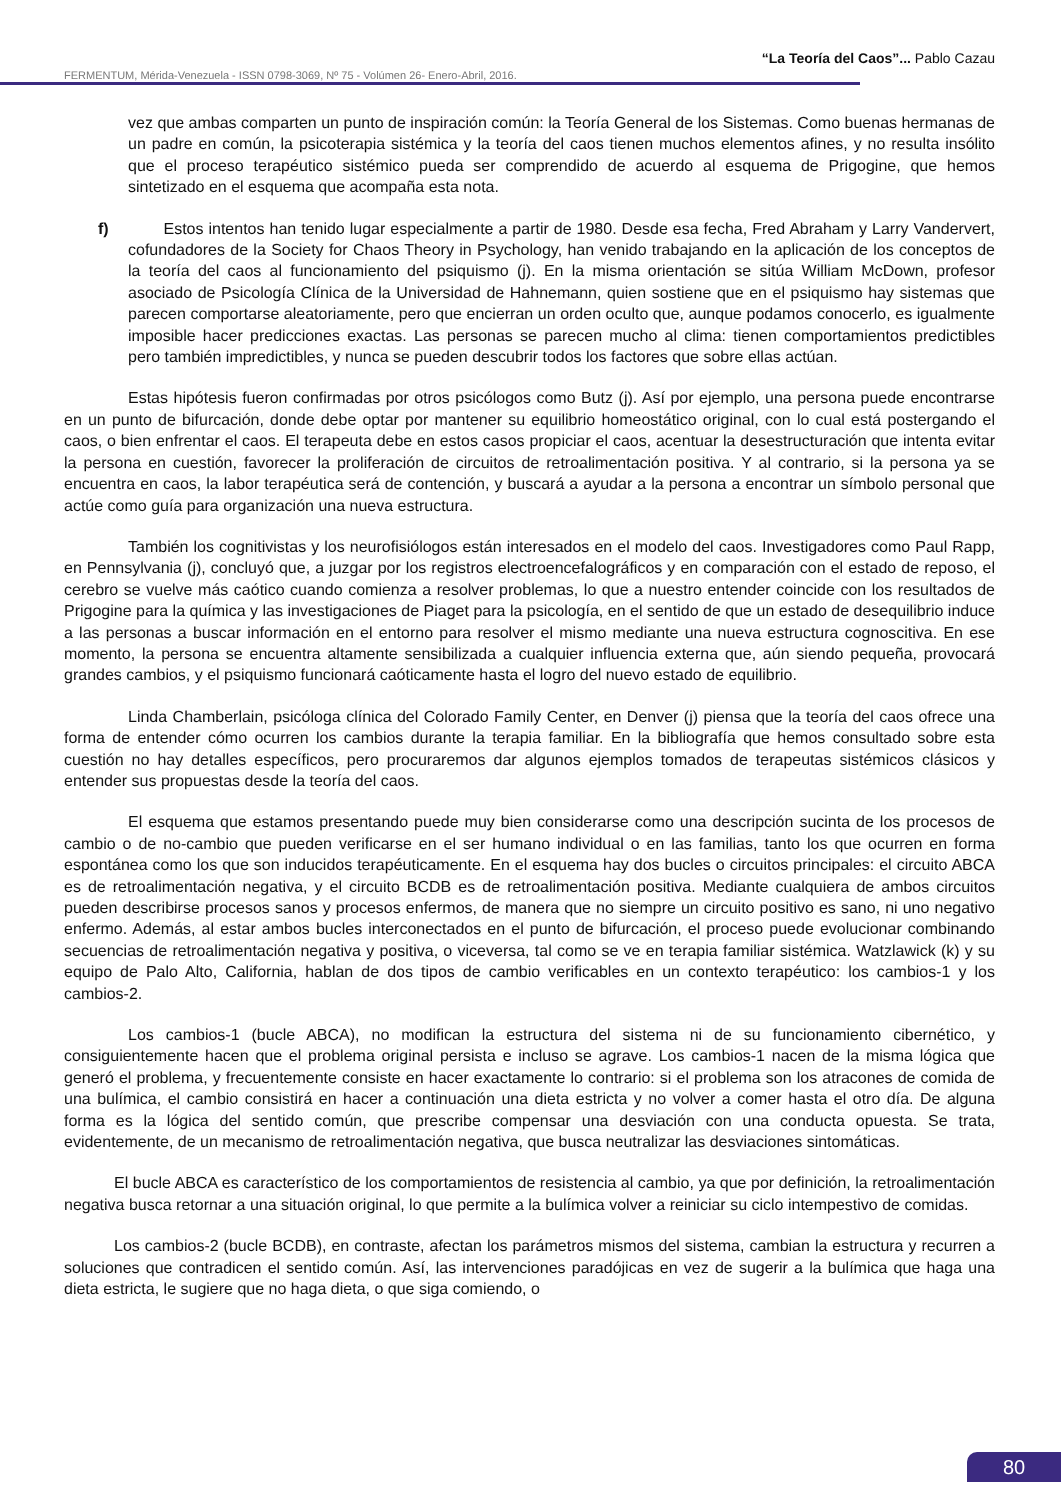“La Teoría del Caos”... Pablo Cazau
FERMENTUM, Mérida-Venezuela - ISSN 0798-3069, Nº 75 - Volúmen 26- Enero-Abril, 2016.
vez que ambas comparten un punto de inspiración común: la Teoría General de los Sistemas. Como buenas hermanas de un padre en común, la psicoterapia sistémica y la teoría del caos tienen muchos elementos afines, y no resulta insólito que el proceso terapéutico sistémico pueda ser comprendido de acuerdo al esquema de Prigogine, que hemos sintetizado en el esquema que acompaña esta nota.
f) Estos intentos han tenido lugar especialmente a partir de 1980. Desde esa fecha, Fred Abraham y Larry Vandervert, cofundadores de la Society for Chaos Theory in Psychology, han venido trabajando en la aplicación de los conceptos de la teoría del caos al funcionamiento del psiquismo (j). En la misma orientación se sitúa William McDown, profesor asociado de Psicología Clínica de la Universidad de Hahnemann, quien sostiene que en el psiquismo hay sistemas que parecen comportarse aleatoriamente, pero que encierran un orden oculto que, aunque podamos conocerlo, es igualmente imposible hacer predicciones exactas. Las personas se parecen mucho al clima: tienen comportamientos predictibles pero también impredictibles, y nunca se pueden descubrir todos los factores que sobre ellas actúan.
Estas hipótesis fueron confirmadas por otros psicólogos como Butz (j). Así por ejemplo, una persona puede encontrarse en un punto de bifurcación, donde debe optar por mantener su equilibrio homeostático original, con lo cual está postergando el caos, o bien enfrentar el caos. El terapeuta debe en estos casos propiciar el caos, acentuar la desestructuración que intenta evitar la persona en cuestión, favorecer la proliferación de circuitos de retroalimentación positiva. Y al contrario, si la persona ya se encuentra en caos, la labor terapéutica será de contención, y buscará a ayudar a la persona a encontrar un símbolo personal que actúe como guía para organización una nueva estructura.
También los cognitivistas y los neurofisiólogos están interesados en el modelo del caos. Investigadores como Paul Rapp, en Pennsylvania (j), concluyó que, a juzgar por los registros electroencefalográficos y en comparación con el estado de reposo, el cerebro se vuelve más caótico cuando comienza a resolver problemas, lo que a nuestro entender coincide con los resultados de Prigogine para la química y las investigaciones de Piaget para la psicología, en el sentido de que un estado de desequilibrio induce a las personas a buscar información en el entorno para resolver el mismo mediante una nueva estructura cognoscitiva. En ese momento, la persona se encuentra altamente sensibilizada a cualquier influencia externa que, aún siendo pequeña, provocará grandes cambios, y el psiquismo funcionará caóticamente hasta el logro del nuevo estado de equilibrio.
Linda Chamberlain, psicóloga clínica del Colorado Family Center, en Denver (j) piensa que la teoría del caos ofrece una forma de entender cómo ocurren los cambios durante la terapia familiar. En la bibliografía que hemos consultado sobre esta cuestión no hay detalles específicos, pero procuraremos dar algunos ejemplos tomados de terapeutas sistémicos clásicos y entender sus propuestas desde la teoría del caos.
El esquema que estamos presentando puede muy bien considerarse como una descripción sucinta de los procesos de cambio o de no-cambio que pueden verificarse en el ser humano individual o en las familias, tanto los que ocurren en forma espontánea como los que son inducidos terapéuticamente. En el esquema hay dos bucles o circuitos principales: el circuito ABCA es de retroalimentación negativa, y el circuito BCDB es de retroalimentación positiva. Mediante cualquiera de ambos circuitos pueden describirse procesos sanos y procesos enfermos, de manera que no siempre un circuito positivo es sano, ni uno negativo enfermo. Además, al estar ambos bucles interconectados en el punto de bifurcación, el proceso puede evolucionar combinando secuencias de retroalimentación negativa y positiva, o viceversa, tal como se ve en terapia familiar sistémica. Watzlawick (k) y su equipo de Palo Alto, California, hablan de dos tipos de cambio verificables en un contexto terapéutico: los cambios-1 y los cambios-2.
Los cambios-1 (bucle ABCA), no modifican la estructura del sistema ni de su funcionamiento cibernético, y consiguientemente hacen que el problema original persista e incluso se agrave. Los cambios-1 nacen de la misma lógica que generó el problema, y frecuentemente consiste en hacer exactamente lo contrario: si el problema son los atracones de comida de una bulímica, el cambio consistirá en hacer a continuación una dieta estricta y no volver a comer hasta el otro día. De alguna forma es la lógica del sentido común, que prescribe compensar una desviación con una conducta opuesta. Se trata, evidentemente, de un mecanismo de retroalimentación negativa, que busca neutralizar las desviaciones sintomáticas.
El bucle ABCA es característico de los comportamientos de resistencia al cambio, ya que por definición, la retroalimentación negativa busca retornar a una situación original, lo que permite a la bulímica volver a reiniciar su ciclo intempestivo de comidas.
Los cambios-2 (bucle BCDB), en contraste, afectan los parámetros mismos del sistema, cambian la estructura y recurren a soluciones que contradicen el sentido común. Así, las intervenciones paradójicas en vez de sugerir a la bulímica que haga una dieta estricta, le sugiere que no haga dieta, o que siga comiendo, o
80